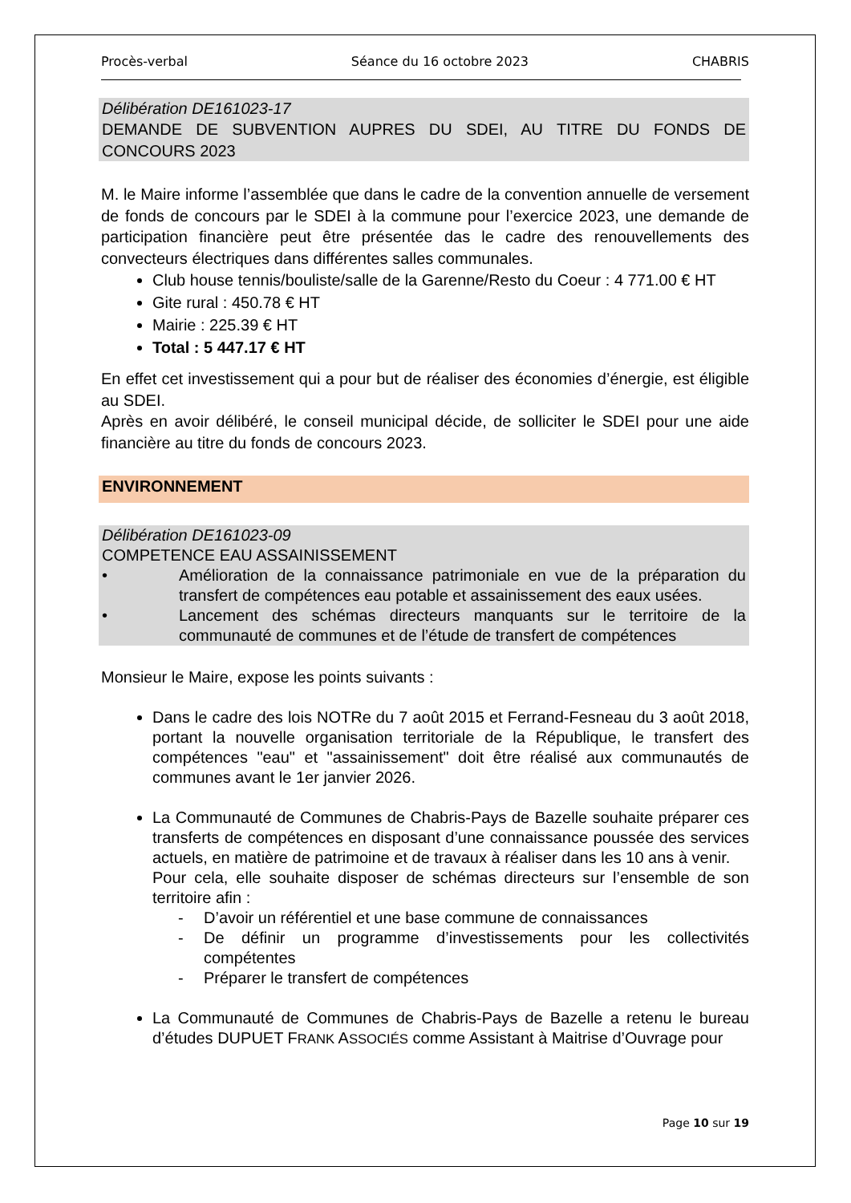Procès-verbal Séance du 16 octobre 2023 CHABRIS
Délibération DE161023-17
DEMANDE DE SUBVENTION AUPRES DU SDEI, AU TITRE DU FONDS DE CONCOURS 2023
M. le Maire informe l’assemblée que dans le cadre de la convention annuelle de versement de fonds de concours par le SDEI à la commune pour l’exercice 2023, une demande de participation financière peut être présentée das le cadre des renouvellements des convecteurs électriques dans différentes salles communales.
Club house tennis/bouliste/salle de la Garenne/Resto du Coeur : 4 771.00 € HT
Gite rural : 450.78 € HT
Mairie : 225.39 € HT
Total : 5 447.17 € HT
En effet cet investissement qui a pour but de réaliser des économies d’énergie, est éligible au SDEI.
Après en avoir délibéré, le conseil municipal décide, de solliciter le SDEI pour une aide financière au titre du fonds de concours 2023.
ENVIRONNEMENT
Délibération DE161023-09
COMPETENCE EAU ASSAINISSEMENT
• Amélioration de la connaissance patrimoniale en vue de la préparation du transfert de compétences eau potable et assainissement des eaux usées.
• Lancement des schémas directeurs manquants sur le territoire de la communauté de communes et de l’étude de transfert de compétences
Monsieur le Maire, expose les points suivants :
Dans le cadre des lois NOTRe du 7 août 2015 et Ferrand-Fesneau du 3 août 2018, portant la nouvelle organisation territoriale de la République, le transfert des compétences "eau" et "assainissement" doit être réalisé aux communautés de communes avant le 1er janvier 2026.
La Communauté de Communes de Chabris-Pays de Bazelle souhaite préparer ces transferts de compétences en disposant d’une connaissance poussée des services actuels, en matière de patrimoine et de travaux à réaliser dans les 10 ans à venir.
Pour cela, elle souhaite disposer de schémas directeurs sur l’ensemble de son territoire afin :
- D’avoir un référentiel et une base commune de connaissances
- De définir un programme d’investissements pour les collectivités compétentes
- Préparer le transfert de compétences
La Communauté de Communes de Chabris-Pays de Bazelle a retenu le bureau d’études DUPUET FRANK ASSOCIÉS comme Assistant à Maitrise d’Ouvrage pour
Page 10 sur 19